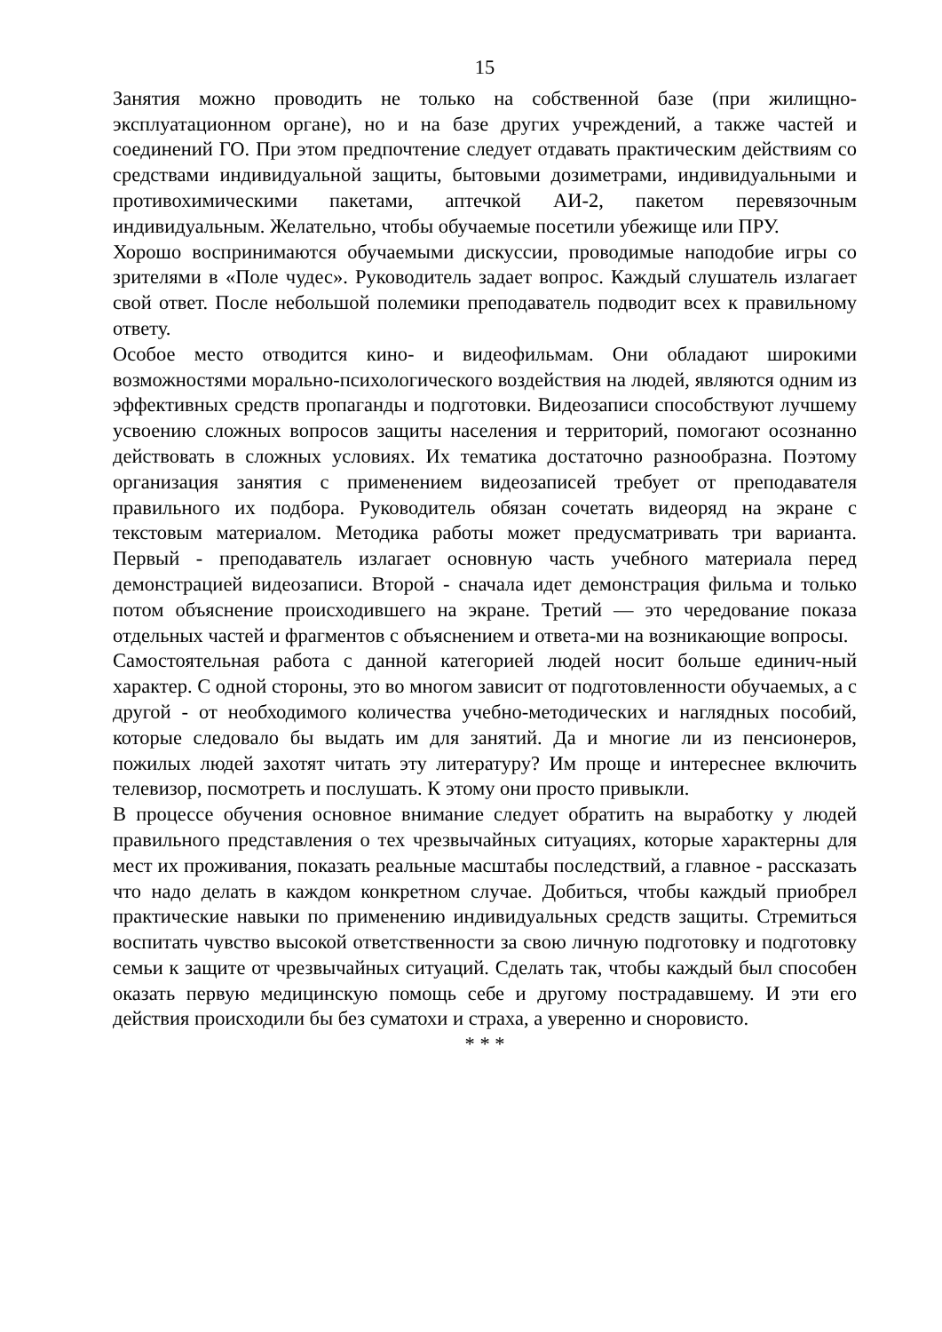15
Занятия можно проводить не только на собственной базе (при жилищно-эксплуатационном органе), но и на базе других учреждений, а также частей и соединений ГО. При этом предпочтение следует отдавать практическим действиям со средствами индивидуальной защиты, бытовыми дозиметрами, индивидуальными и противохимическими пакетами, аптечкой АИ-2, пакетом перевязочным индивидуальным. Желательно, чтобы обучаемые посетили убежище или ПРУ.
Хорошо воспринимаются обучаемыми дискуссии, проводимые наподобие игры со зрителями в «Поле чудес». Руководитель задает вопрос. Каждый слушатель излагает свой ответ. После небольшой полемики преподаватель подводит всех к правильному ответу.
Особое место отводится кино- и видеофильмам. Они обладают широкими возможностями морально-психологического воздействия на людей, являются одним из эффективных средств пропаганды и подготовки. Видеозаписи способствуют лучшему усвоению сложных вопросов защиты населения и территорий, помогают осознанно действовать в сложных условиях. Их тематика достаточно разнообразна. Поэтому организация занятия с применением видеозаписей требует от преподавателя правильного их подбора. Руководитель обязан сочетать видеоряд на экране с текстовым материалом. Методика работы может предусматривать три варианта. Первый - преподаватель излагает основную часть учебного материала перед демонстрацией видеозаписи. Второй - сначала идет демонстрация фильма и только потом объяснение происходившего на экране. Третий — это чередование показа отдельных частей и фрагментов с объяснением и ответа-ми на возникающие вопросы.
Самостоятельная работа с данной категорией людей носит больше единич-ный характер. С одной стороны, это во многом зависит от подготовленности обучаемых, а с другой - от необходимого количества учебно-методических и наглядных пособий, которые следовало бы выдать им для занятий. Да и многие ли из пенсионеров, пожилых людей захотят читать эту литературу? Им проще и интереснее включить телевизор, посмотреть и послушать. К этому они просто привыкли.
В процессе обучения основное внимание следует обратить на выработку у людей правильного представления о тех чрезвычайных ситуациях, которые характерны для мест их проживания, показать реальные масштабы последствий, а главное - рассказать что надо делать в каждом конкретном случае. Добиться, чтобы каждый приобрел практические навыки по применению индивидуальных средств защиты. Стремиться воспитать чувство высокой ответственности за свою личную подготовку и подготовку семьи к защите от чрезвычайных ситуаций. Сделать так, чтобы каждый был способен оказать первую медицинскую помощь себе и другому пострадавшему. И эти его действия происходили бы без суматохи и страха, а уверенно и сноровисто.
* * *